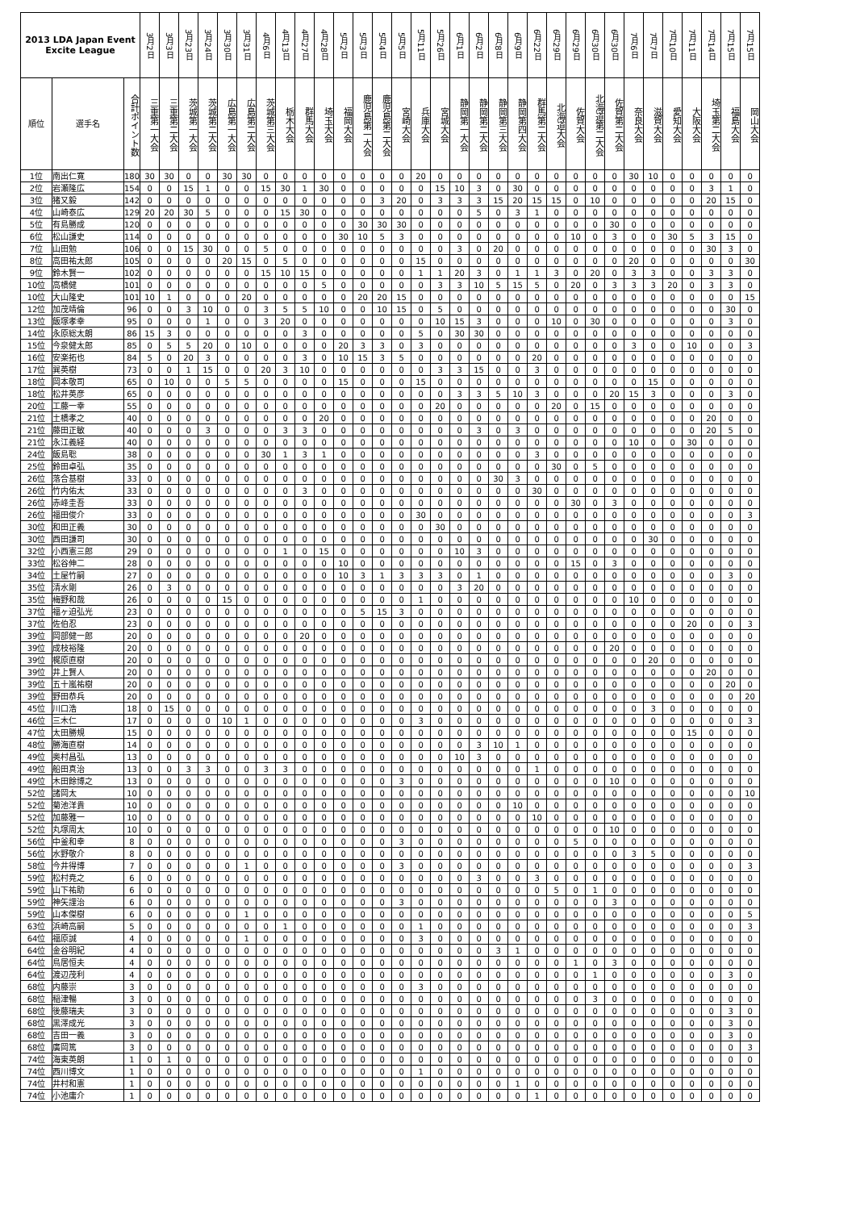| 2013 LDA Japan Event Excite League | | | 3月2日 | 3月3日 | 3月23日 | 3月24日 | 3月30日 | 3月31日 | 4月6日 | 4月13日 | 4月27日 | 4月28日 | 5月2日 | 5月3日 | 5月4日 | 5月5日 | 5月11日 | 5月26日 | 6月1日 | 6月2日 | 6月8日 | 6月9日 | 6月22日 | 6月29日 | 6月29日 | 6月30日 | 6月30日 | 7月6日 | 7月7日 | 7月10日 | 7月11日 | 7月14日 | 7月15日 | 7月15日 |
| --- | --- | --- | --- | --- | --- | --- | --- | --- | --- | --- | --- | --- | --- | --- | --- | --- | --- | --- | --- | --- | --- | --- | --- | --- | --- | --- | --- | --- | --- | --- | --- | --- | --- | --- |
| 順位 | 選手名 | 合計ポイント数 | 三重第一大会 | 三重第二大会 | 茨城第一大会 | 茨城第二大会 | 広島第一大会 | 広島第二大会 | 茨城第三大会 | 栃木大会 | 群馬大会 | 埼玉大会 | 福岡大会 | 鹿児島第一大会 | 鹿児島第二大会 | 宮崎大会 | 兵庫大会 | 宮城大会 | 静岡第一大会 | 静岡第二大会 | 静岡第三大会 | 静岡第四大会 | 群馬第二大会 | 北海道大会 | 佐賀大会 | 北海道第二大会 | 佐賀第二大会 | 奈良大会 | 滋賀大会 | 愛知大会 | 大阪大会 | 埼玉第二大会 | 福島大会 | 岡山大会 |
| 1位 | 南出仁寛 | 180 | 30 | 30 | 0 | 0 | 30 | 30 | 0 | 0 | 0 | 0 | 0 | 0 | 0 | 0 | 20 | 0 | 0 | 0 | 0 | 0 | 0 | 0 | 0 | 0 | 0 | 30 | 10 | 0 | 0 | 0 | 0 | 0 |
| 2位 | 岩瀬隆広 | 154 | 0 | 0 | 15 | 1 | 0 | 0 | 15 | 30 | 1 | 30 | 0 | 0 | 0 | 0 | 0 | 15 | 10 | 3 | 0 | 30 | 0 | 0 | 0 | 0 | 0 | 0 | 0 | 0 | 0 | 3 | 1 | 0 |
| 3位 | 猪又毅 | 142 | 0 | 0 | 0 | 0 | 0 | 0 | 0 | 0 | 0 | 0 | 0 | 0 | 3 | 20 | 0 | 3 | 3 | 3 | 15 | 20 | 15 | 15 | 0 | 10 | 0 | 0 | 0 | 0 | 0 | 20 | 15 | 0 |
| 4位 | 山崎泰広 | 129 | 20 | 20 | 30 | 5 | 0 | 0 | 0 | 15 | 30 | 0 | 0 | 0 | 0 | 0 | 0 | 0 | 0 | 5 | 0 | 3 | 1 | 0 | 0 | 0 | 0 | 0 | 0 | 0 | 0 | 0 | 0 | 0 |
| 5位 | 有島勝成 | 120 | 0 | 0 | 0 | 0 | 0 | 0 | 0 | 0 | 0 | 0 | 0 | 30 | 30 | 30 | 0 | 0 | 0 | 0 | 0 | 0 | 0 | 0 | 0 | 0 | 30 | 0 | 0 | 0 | 0 | 0 | 0 | 0 |
| 6位 | 松山謙史 | 114 | 0 | 0 | 0 | 0 | 0 | 0 | 0 | 0 | 0 | 0 | 30 | 10 | 5 | 3 | 0 | 0 | 0 | 0 | 0 | 0 | 0 | 0 | 10 | 0 | 3 | 0 | 0 | 30 | 5 | 3 | 15 | 0 |
| 7位 | 山田勉 | 106 | 0 | 0 | 15 | 30 | 0 | 0 | 5 | 0 | 0 | 0 | 0 | 0 | 0 | 0 | 0 | 0 | 3 | 0 | 20 | 0 | 0 | 0 | 0 | 0 | 0 | 0 | 0 | 0 | 0 | 30 | 3 | 0 |
| 8位 | 高田祐太郎 | 105 | 0 | 0 | 0 | 0 | 20 | 15 | 0 | 5 | 0 | 0 | 0 | 0 | 0 | 0 | 15 | 0 | 0 | 0 | 0 | 0 | 0 | 0 | 0 | 0 | 0 | 20 | 0 | 0 | 0 | 0 | 0 | 30 |
| 9位 | 鈴木賢一 | 102 | 0 | 0 | 0 | 0 | 0 | 0 | 15 | 10 | 15 | 0 | 0 | 0 | 0 | 0 | 1 | 1 | 20 | 3 | 0 | 1 | 1 | 3 | 0 | 20 | 0 | 3 | 3 | 0 | 0 | 3 | 3 | 0 |
| 10位 | 高橋健 | 101 | 0 | 0 | 0 | 0 | 0 | 0 | 0 | 0 | 0 | 5 | 0 | 0 | 0 | 0 | 0 | 3 | 3 | 10 | 5 | 15 | 5 | 0 | 20 | 0 | 3 | 3 | 3 | 20 | 0 | 3 | 3 | 0 |
| 10位 | 大山隆史 | 101 | 10 | 1 | 0 | 0 | 0 | 20 | 0 | 0 | 0 | 0 | 0 | 20 | 20 | 15 | 0 | 0 | 0 | 0 | 0 | 0 | 0 | 0 | 0 | 0 | 0 | 0 | 0 | 0 | 0 | 0 | 0 | 15 |
| 12位 | 加茂靖倫 | 96 | 0 | 0 | 3 | 10 | 0 | 0 | 3 | 5 | 5 | 10 | 0 | 0 | 10 | 15 | 0 | 5 | 0 | 0 | 0 | 0 | 0 | 0 | 0 | 0 | 0 | 0 | 0 | 0 | 0 | 0 | 30 | 0 |
| 13位 | 飯塚孝幸 | 95 | 0 | 0 | 0 | 1 | 0 | 0 | 3 | 20 | 0 | 0 | 0 | 0 | 0 | 0 | 0 | 10 | 15 | 3 | 0 | 0 | 0 | 10 | 0 | 30 | 0 | 0 | 0 | 0 | 0 | 0 | 3 | 0 |
| 14位 | 永原総太朗 | 86 | 15 | 3 | 0 | 0 | 0 | 0 | 0 | 0 | 3 | 0 | 0 | 0 | 0 | 0 | 5 | 0 | 30 | 30 | 0 | 0 | 0 | 0 | 0 | 0 | 0 | 0 | 0 | 0 | 0 | 0 | 0 | 0 |
| 15位 | 今泉健太郎 | 85 | 0 | 5 | 5 | 20 | 0 | 10 | 0 | 0 | 0 | 0 | 20 | 3 | 3 | 0 | 3 | 0 | 0 | 0 | 0 | 0 | 0 | 0 | 0 | 0 | 0 | 3 | 0 | 0 | 10 | 0 | 0 | 3 |
| 16位 | 安楽拓也 | 84 | 5 | 0 | 20 | 3 | 0 | 0 | 0 | 0 | 3 | 0 | 10 | 15 | 3 | 5 | 0 | 0 | 0 | 0 | 0 | 0 | 20 | 0 | 0 | 0 | 0 | 0 | 0 | 0 | 0 | 0 | 0 | 0 |
| 17位 | 巽英樹 | 73 | 0 | 0 | 1 | 15 | 0 | 0 | 20 | 3 | 10 | 0 | 0 | 0 | 0 | 0 | 0 | 3 | 3 | 15 | 0 | 0 | 3 | 0 | 0 | 0 | 0 | 0 | 0 | 0 | 0 | 0 | 0 | 0 |
| 18位 | 岡本敬司 | 65 | 0 | 10 | 0 | 0 | 5 | 5 | 0 | 0 | 0 | 0 | 15 | 0 | 0 | 0 | 15 | 0 | 0 | 0 | 0 | 0 | 0 | 0 | 0 | 0 | 0 | 0 | 15 | 0 | 0 | 0 | 0 | 0 |
| 18位 | 松井英彦 | 65 | 0 | 0 | 0 | 0 | 0 | 0 | 0 | 0 | 0 | 0 | 0 | 0 | 0 | 0 | 0 | 0 | 3 | 3 | 5 | 10 | 3 | 0 | 0 | 0 | 20 | 15 | 3 | 0 | 0 | 0 | 3 | 0 |
| 20位 | 工藤一幸 | 55 | 0 | 0 | 0 | 0 | 0 | 0 | 0 | 0 | 0 | 0 | 0 | 0 | 0 | 0 | 0 | 20 | 0 | 0 | 0 | 0 | 0 | 20 | 0 | 15 | 0 | 0 | 0 | 0 | 0 | 0 | 0 | 0 |
| 21位 | 土橋孝之 | 40 | 0 | 0 | 0 | 0 | 0 | 0 | 0 | 0 | 0 | 20 | 0 | 0 | 0 | 0 | 0 | 0 | 0 | 0 | 0 | 0 | 0 | 0 | 0 | 0 | 0 | 0 | 0 | 0 | 0 | 20 | 0 | 0 |
| 21位 | 藤田正敏 | 40 | 0 | 0 | 0 | 3 | 0 | 0 | 0 | 3 | 3 | 0 | 0 | 0 | 0 | 0 | 0 | 0 | 0 | 3 | 0 | 3 | 0 | 0 | 0 | 0 | 0 | 0 | 0 | 0 | 0 | 20 | 5 | 0 |
| 21位 | 永江義経 | 40 | 0 | 0 | 0 | 0 | 0 | 0 | 0 | 0 | 0 | 0 | 0 | 0 | 0 | 0 | 0 | 0 | 0 | 0 | 0 | 0 | 0 | 0 | 0 | 0 | 0 | 10 | 0 | 0 | 30 | 0 | 0 | 0 |
| 24位 | 飯島聡 | 38 | 0 | 0 | 0 | 0 | 0 | 0 | 30 | 1 | 3 | 1 | 0 | 0 | 0 | 0 | 0 | 0 | 0 | 0 | 0 | 0 | 3 | 0 | 0 | 0 | 0 | 0 | 0 | 0 | 0 | 0 | 0 | 0 |
| 25位 | 鈴田卓弘 | 35 | 0 | 0 | 0 | 0 | 0 | 0 | 0 | 0 | 0 | 0 | 0 | 0 | 0 | 0 | 0 | 0 | 0 | 0 | 0 | 0 | 0 | 30 | 0 | 5 | 0 | 0 | 0 | 0 | 0 | 0 | 0 | 0 |
| 26位 | 落合基樹 | 33 | 0 | 0 | 0 | 0 | 0 | 0 | 0 | 0 | 0 | 0 | 0 | 0 | 0 | 0 | 0 | 0 | 0 | 0 | 30 | 3 | 0 | 0 | 0 | 0 | 0 | 0 | 0 | 0 | 0 | 0 | 0 | 0 |
| 26位 | 竹内佑太 | 33 | 0 | 0 | 0 | 0 | 0 | 0 | 0 | 0 | 3 | 0 | 0 | 0 | 0 | 0 | 0 | 0 | 0 | 0 | 0 | 0 | 30 | 0 | 0 | 0 | 0 | 0 | 0 | 0 | 0 | 0 | 0 | 0 |
| 26位 | 赤峰圭吾 | 33 | 0 | 0 | 0 | 0 | 0 | 0 | 0 | 0 | 0 | 0 | 0 | 0 | 0 | 0 | 0 | 0 | 0 | 0 | 0 | 0 | 0 | 0 | 30 | 0 | 3 | 0 | 0 | 0 | 0 | 0 | 0 | 0 |
| 26位 | 福田俊介 | 33 | 0 | 0 | 0 | 0 | 0 | 0 | 0 | 0 | 0 | 0 | 0 | 0 | 0 | 0 | 30 | 0 | 0 | 0 | 0 | 0 | 0 | 0 | 0 | 0 | 0 | 0 | 0 | 0 | 0 | 0 | 0 | 3 |
| 30位 | 和田正義 | 30 | 0 | 0 | 0 | 0 | 0 | 0 | 0 | 0 | 0 | 0 | 0 | 0 | 0 | 0 | 0 | 30 | 0 | 0 | 0 | 0 | 0 | 0 | 0 | 0 | 0 | 0 | 0 | 0 | 0 | 0 | 0 | 0 |
| 30位 | 西田謙司 | 30 | 0 | 0 | 0 | 0 | 0 | 0 | 0 | 0 | 0 | 0 | 0 | 0 | 0 | 0 | 0 | 0 | 0 | 0 | 0 | 0 | 0 | 0 | 0 | 0 | 0 | 0 | 30 | 0 | 0 | 0 | 0 | 0 |
| 32位 | 小西憲三郎 | 29 | 0 | 0 | 0 | 0 | 0 | 0 | 0 | 1 | 0 | 15 | 0 | 0 | 0 | 0 | 0 | 0 | 10 | 3 | 0 | 0 | 0 | 0 | 0 | 0 | 0 | 0 | 0 | 0 | 0 | 0 | 0 | 0 |
| 33位 | 松谷伸二 | 28 | 0 | 0 | 0 | 0 | 0 | 0 | 0 | 0 | 0 | 0 | 10 | 0 | 0 | 0 | 0 | 0 | 0 | 0 | 0 | 0 | 0 | 0 | 15 | 0 | 3 | 0 | 0 | 0 | 0 | 0 | 0 | 0 |
| 34位 | 土屋竹嗣 | 27 | 0 | 0 | 0 | 0 | 0 | 0 | 0 | 0 | 0 | 0 | 10 | 3 | 1 | 3 | 3 | 3 | 0 | 1 | 0 | 0 | 0 | 0 | 0 | 0 | 0 | 0 | 0 | 0 | 0 | 0 | 3 | 0 |
| 35位 | 清水剛 | 26 | 0 | 3 | 0 | 0 | 0 | 0 | 0 | 0 | 0 | 0 | 0 | 0 | 0 | 0 | 0 | 0 | 3 | 20 | 0 | 0 | 0 | 0 | 0 | 0 | 0 | 0 | 0 | 0 | 0 | 0 | 0 | 0 |
| 35位 | 梅野和哉 | 26 | 0 | 0 | 0 | 0 | 15 | 0 | 0 | 0 | 0 | 0 | 0 | 0 | 0 | 0 | 1 | 0 | 0 | 0 | 0 | 0 | 0 | 0 | 0 | 0 | 0 | 10 | 0 | 0 | 0 | 0 | 0 | 0 |
| 37位 | 福ヶ迫弘光 | 23 | 0 | 0 | 0 | 0 | 0 | 0 | 0 | 0 | 0 | 0 | 0 | 5 | 15 | 3 | 0 | 0 | 0 | 0 | 0 | 0 | 0 | 0 | 0 | 0 | 0 | 0 | 0 | 0 | 0 | 0 | 0 | 0 |
| 37位 | 佐伯忍 | 23 | 0 | 0 | 0 | 0 | 0 | 0 | 0 | 0 | 0 | 0 | 0 | 0 | 0 | 0 | 0 | 0 | 0 | 0 | 0 | 0 | 0 | 0 | 0 | 0 | 0 | 0 | 0 | 0 | 20 | 0 | 0 | 3 |
| 39位 | 岡部健一郎 | 20 | 0 | 0 | 0 | 0 | 0 | 0 | 0 | 0 | 20 | 0 | 0 | 0 | 0 | 0 | 0 | 0 | 0 | 0 | 0 | 0 | 0 | 0 | 0 | 0 | 0 | 0 | 0 | 0 | 0 | 0 | 0 | 0 |
| 39位 | 成枝裕隆 | 20 | 0 | 0 | 0 | 0 | 0 | 0 | 0 | 0 | 0 | 0 | 0 | 0 | 0 | 0 | 0 | 0 | 0 | 0 | 0 | 0 | 0 | 0 | 0 | 0 | 20 | 0 | 0 | 0 | 0 | 0 | 0 | 0 |
| 39位 | 梶原直樹 | 20 | 0 | 0 | 0 | 0 | 0 | 0 | 0 | 0 | 0 | 0 | 0 | 0 | 0 | 0 | 0 | 0 | 0 | 0 | 0 | 0 | 0 | 0 | 0 | 0 | 0 | 0 | 20 | 0 | 0 | 0 | 0 | 0 |
| 39位 | 井上賢人 | 20 | 0 | 0 | 0 | 0 | 0 | 0 | 0 | 0 | 0 | 0 | 0 | 0 | 0 | 0 | 0 | 0 | 0 | 0 | 0 | 0 | 0 | 0 | 0 | 0 | 0 | 0 | 0 | 0 | 0 | 20 | 0 | 0 |
| 39位 | 五十嵐祐樹 | 20 | 0 | 0 | 0 | 0 | 0 | 0 | 0 | 0 | 0 | 0 | 0 | 0 | 0 | 0 | 0 | 0 | 0 | 0 | 0 | 0 | 0 | 0 | 0 | 0 | 0 | 0 | 0 | 0 | 0 | 0 | 20 | 0 |
| 39位 | 野田恭兵 | 20 | 0 | 0 | 0 | 0 | 0 | 0 | 0 | 0 | 0 | 0 | 0 | 0 | 0 | 0 | 0 | 0 | 0 | 0 | 0 | 0 | 0 | 0 | 0 | 0 | 0 | 0 | 0 | 0 | 0 | 0 | 0 | 20 |
| 45位 | 川口浩 | 18 | 0 | 15 | 0 | 0 | 0 | 0 | 0 | 0 | 0 | 0 | 0 | 0 | 0 | 0 | 0 | 0 | 0 | 0 | 0 | 0 | 0 | 0 | 0 | 0 | 0 | 0 | 3 | 0 | 0 | 0 | 0 | 0 |
| 46位 | 三木仁 | 17 | 0 | 0 | 0 | 0 | 10 | 1 | 0 | 0 | 0 | 0 | 0 | 0 | 0 | 0 | 3 | 0 | 0 | 0 | 0 | 0 | 0 | 0 | 0 | 0 | 0 | 0 | 0 | 0 | 0 | 0 | 0 | 3 |
| 47位 | 太田勝規 | 15 | 0 | 0 | 0 | 0 | 0 | 0 | 0 | 0 | 0 | 0 | 0 | 0 | 0 | 0 | 0 | 0 | 0 | 0 | 0 | 0 | 0 | 0 | 0 | 0 | 0 | 0 | 0 | 0 | 15 | 0 | 0 | 0 |
| 48位 | 勝海直樹 | 14 | 0 | 0 | 0 | 0 | 0 | 0 | 0 | 0 | 0 | 0 | 0 | 0 | 0 | 0 | 0 | 0 | 0 | 3 | 10 | 1 | 0 | 0 | 0 | 0 | 0 | 0 | 0 | 0 | 0 | 0 | 0 | 0 |
| 49位 | 奥村昌弘 | 13 | 0 | 0 | 0 | 0 | 0 | 0 | 0 | 0 | 0 | 0 | 0 | 0 | 0 | 0 | 0 | 0 | 10 | 3 | 0 | 0 | 0 | 0 | 0 | 0 | 0 | 0 | 0 | 0 | 0 | 0 | 0 | 0 |
| 49位 | 船田真治 | 13 | 0 | 0 | 3 | 3 | 0 | 0 | 3 | 3 | 0 | 0 | 0 | 0 | 0 | 0 | 0 | 0 | 0 | 0 | 0 | 0 | 1 | 0 | 0 | 0 | 0 | 0 | 0 | 0 | 0 | 0 | 0 | 0 |
| 49位 | 木田餘博之 | 13 | 0 | 0 | 0 | 0 | 0 | 0 | 0 | 0 | 0 | 0 | 0 | 0 | 0 | 3 | 0 | 0 | 0 | 0 | 0 | 0 | 0 | 0 | 0 | 0 | 10 | 0 | 0 | 0 | 0 | 0 | 0 | 0 |
| 52位 | 諸岡太 | 10 | 0 | 0 | 0 | 0 | 0 | 0 | 0 | 0 | 0 | 0 | 0 | 0 | 0 | 0 | 0 | 0 | 0 | 0 | 0 | 0 | 0 | 0 | 0 | 0 | 0 | 0 | 0 | 0 | 0 | 0 | 0 | 10 |
| 52位 | 菊池洋貴 | 10 | 0 | 0 | 0 | 0 | 0 | 0 | 0 | 0 | 0 | 0 | 0 | 0 | 0 | 0 | 0 | 0 | 0 | 0 | 0 | 10 | 0 | 0 | 0 | 0 | 0 | 0 | 0 | 0 | 0 | 0 | 0 | 0 |
| 52位 | 加藤雅一 | 10 | 0 | 0 | 0 | 0 | 0 | 0 | 0 | 0 | 0 | 0 | 0 | 0 | 0 | 0 | 0 | 0 | 0 | 0 | 0 | 0 | 10 | 0 | 0 | 0 | 0 | 0 | 0 | 0 | 0 | 0 | 0 | 0 |
| 52位 | 丸塚周太 | 10 | 0 | 0 | 0 | 0 | 0 | 0 | 0 | 0 | 0 | 0 | 0 | 0 | 0 | 0 | 0 | 0 | 0 | 0 | 0 | 0 | 0 | 0 | 0 | 0 | 10 | 0 | 0 | 0 | 0 | 0 | 0 | 0 |
| 56位 | 中釜和幸 | 8 | 0 | 0 | 0 | 0 | 0 | 0 | 0 | 0 | 0 | 0 | 0 | 0 | 0 | 3 | 0 | 0 | 0 | 0 | 0 | 0 | 0 | 0 | 5 | 0 | 0 | 0 | 0 | 0 | 0 | 0 | 0 | 0 |
| 56位 | 水野敬介 | 8 | 0 | 0 | 0 | 0 | 0 | 0 | 0 | 0 | 0 | 0 | 0 | 0 | 0 | 0 | 0 | 0 | 0 | 0 | 0 | 0 | 0 | 0 | 0 | 0 | 0 | 3 | 5 | 0 | 0 | 0 | 0 | 0 |
| 58位 | 今井得博 | 7 | 0 | 0 | 0 | 0 | 0 | 1 | 0 | 0 | 0 | 0 | 0 | 0 | 0 | 3 | 0 | 0 | 0 | 0 | 0 | 0 | 0 | 0 | 0 | 0 | 0 | 0 | 0 | 0 | 0 | 0 | 0 | 3 |
| 59位 | 松村尭之 | 6 | 0 | 0 | 0 | 0 | 0 | 0 | 0 | 0 | 0 | 0 | 0 | 0 | 0 | 0 | 0 | 0 | 0 | 3 | 0 | 0 | 3 | 0 | 0 | 0 | 0 | 0 | 0 | 0 | 0 | 0 | 0 | 0 |
| 59位 | 山下祐助 | 6 | 0 | 0 | 0 | 0 | 0 | 0 | 0 | 0 | 0 | 0 | 0 | 0 | 0 | 0 | 0 | 0 | 0 | 0 | 0 | 0 | 0 | 5 | 0 | 1 | 0 | 0 | 0 | 0 | 0 | 0 | 0 | 0 |
| 59位 | 神矢謹治 | 6 | 0 | 0 | 0 | 0 | 0 | 0 | 0 | 0 | 0 | 0 | 0 | 0 | 0 | 3 | 0 | 0 | 0 | 0 | 0 | 0 | 0 | 0 | 0 | 0 | 3 | 0 | 0 | 0 | 0 | 0 | 0 | 0 |
| 59位 | 山本傑樹 | 6 | 0 | 0 | 0 | 0 | 0 | 1 | 0 | 0 | 0 | 0 | 0 | 0 | 0 | 0 | 0 | 0 | 0 | 0 | 0 | 0 | 0 | 0 | 0 | 0 | 0 | 0 | 0 | 0 | 0 | 0 | 0 | 5 |
| 63位 | 浜崎高嗣 | 5 | 0 | 0 | 0 | 0 | 0 | 0 | 0 | 1 | 0 | 0 | 0 | 0 | 0 | 0 | 1 | 0 | 0 | 0 | 0 | 0 | 0 | 0 | 0 | 0 | 0 | 0 | 0 | 0 | 0 | 0 | 0 | 3 |
| 64位 | 福原誠 | 4 | 0 | 0 | 0 | 0 | 0 | 1 | 0 | 0 | 0 | 0 | 0 | 0 | 0 | 0 | 3 | 0 | 0 | 0 | 0 | 0 | 0 | 0 | 0 | 0 | 0 | 0 | 0 | 0 | 0 | 0 | 0 | 0 |
| 64位 | 金谷明紀 | 4 | 0 | 0 | 0 | 0 | 0 | 0 | 0 | 0 | 0 | 0 | 0 | 0 | 0 | 0 | 0 | 0 | 0 | 0 | 3 | 1 | 0 | 0 | 0 | 0 | 0 | 0 | 0 | 0 | 0 | 0 | 0 | 0 |
| 64位 | 鳥居恒夫 | 4 | 0 | 0 | 0 | 0 | 0 | 0 | 0 | 0 | 0 | 0 | 0 | 0 | 0 | 0 | 0 | 0 | 0 | 0 | 0 | 0 | 0 | 0 | 1 | 0 | 3 | 0 | 0 | 0 | 0 | 0 | 0 | 0 |
| 64位 | 渡辺茂利 | 4 | 0 | 0 | 0 | 0 | 0 | 0 | 0 | 0 | 0 | 0 | 0 | 0 | 0 | 0 | 0 | 0 | 0 | 0 | 0 | 0 | 0 | 0 | 0 | 1 | 0 | 0 | 0 | 0 | 0 | 0 | 3 | 0 |
| 68位 | 内藤崇 | 3 | 0 | 0 | 0 | 0 | 0 | 0 | 0 | 0 | 0 | 0 | 0 | 0 | 0 | 0 | 3 | 0 | 0 | 0 | 0 | 0 | 0 | 0 | 0 | 0 | 0 | 0 | 0 | 0 | 0 | 0 | 0 | 0 |
| 68位 | 稲津暢 | 3 | 0 | 0 | 0 | 0 | 0 | 0 | 0 | 0 | 0 | 0 | 0 | 0 | 0 | 0 | 0 | 0 | 0 | 0 | 0 | 0 | 0 | 0 | 0 | 3 | 0 | 0 | 0 | 0 | 0 | 0 | 0 | 0 |
| 68位 | 後藤瑞夫 | 3 | 0 | 0 | 0 | 0 | 0 | 0 | 0 | 0 | 0 | 0 | 0 | 0 | 0 | 0 | 0 | 0 | 0 | 0 | 0 | 0 | 0 | 0 | 0 | 0 | 0 | 0 | 0 | 0 | 0 | 0 | 3 | 0 |
| 68位 | 黒澤成光 | 3 | 0 | 0 | 0 | 0 | 0 | 0 | 0 | 0 | 0 | 0 | 0 | 0 | 0 | 0 | 0 | 0 | 0 | 0 | 0 | 0 | 0 | 0 | 0 | 0 | 0 | 0 | 0 | 0 | 0 | 0 | 3 | 0 |
| 68位 | 吉田一義 | 3 | 0 | 0 | 0 | 0 | 0 | 0 | 0 | 0 | 0 | 0 | 0 | 0 | 0 | 0 | 0 | 0 | 0 | 0 | 0 | 0 | 0 | 0 | 0 | 0 | 0 | 0 | 0 | 0 | 0 | 0 | 3 | 0 |
| 68位 | 廣岡篤 | 3 | 0 | 0 | 0 | 0 | 0 | 0 | 0 | 0 | 0 | 0 | 0 | 0 | 0 | 0 | 0 | 0 | 0 | 0 | 0 | 0 | 0 | 0 | 0 | 0 | 0 | 0 | 0 | 0 | 0 | 0 | 0 | 3 |
| 74位 | 海東英朗 | 1 | 0 | 1 | 0 | 0 | 0 | 0 | 0 | 0 | 0 | 0 | 0 | 0 | 0 | 0 | 0 | 0 | 0 | 0 | 0 | 0 | 0 | 0 | 0 | 0 | 0 | 0 | 0 | 0 | 0 | 0 | 0 | 0 |
| 74位 | 西川博文 | 1 | 0 | 0 | 0 | 0 | 0 | 0 | 0 | 0 | 0 | 0 | 0 | 0 | 0 | 0 | 1 | 0 | 0 | 0 | 0 | 0 | 0 | 0 | 0 | 0 | 0 | 0 | 0 | 0 | 0 | 0 | 0 | 0 |
| 74位 | 井村和憲 | 1 | 0 | 0 | 0 | 0 | 0 | 0 | 0 | 0 | 0 | 0 | 0 | 0 | 0 | 0 | 0 | 0 | 0 | 0 | 0 | 1 | 0 | 0 | 0 | 0 | 0 | 0 | 0 | 0 | 0 | 0 | 0 | 0 |
| 74位 | 小池庸介 | 1 | 0 | 0 | 0 | 0 | 0 | 0 | 0 | 0 | 0 | 0 | 0 | 0 | 0 | 0 | 0 | 0 | 0 | 0 | 0 | 0 | 1 | 0 | 0 | 0 | 0 | 0 | 0 | 0 | 0 | 0 | 0 | 0 |